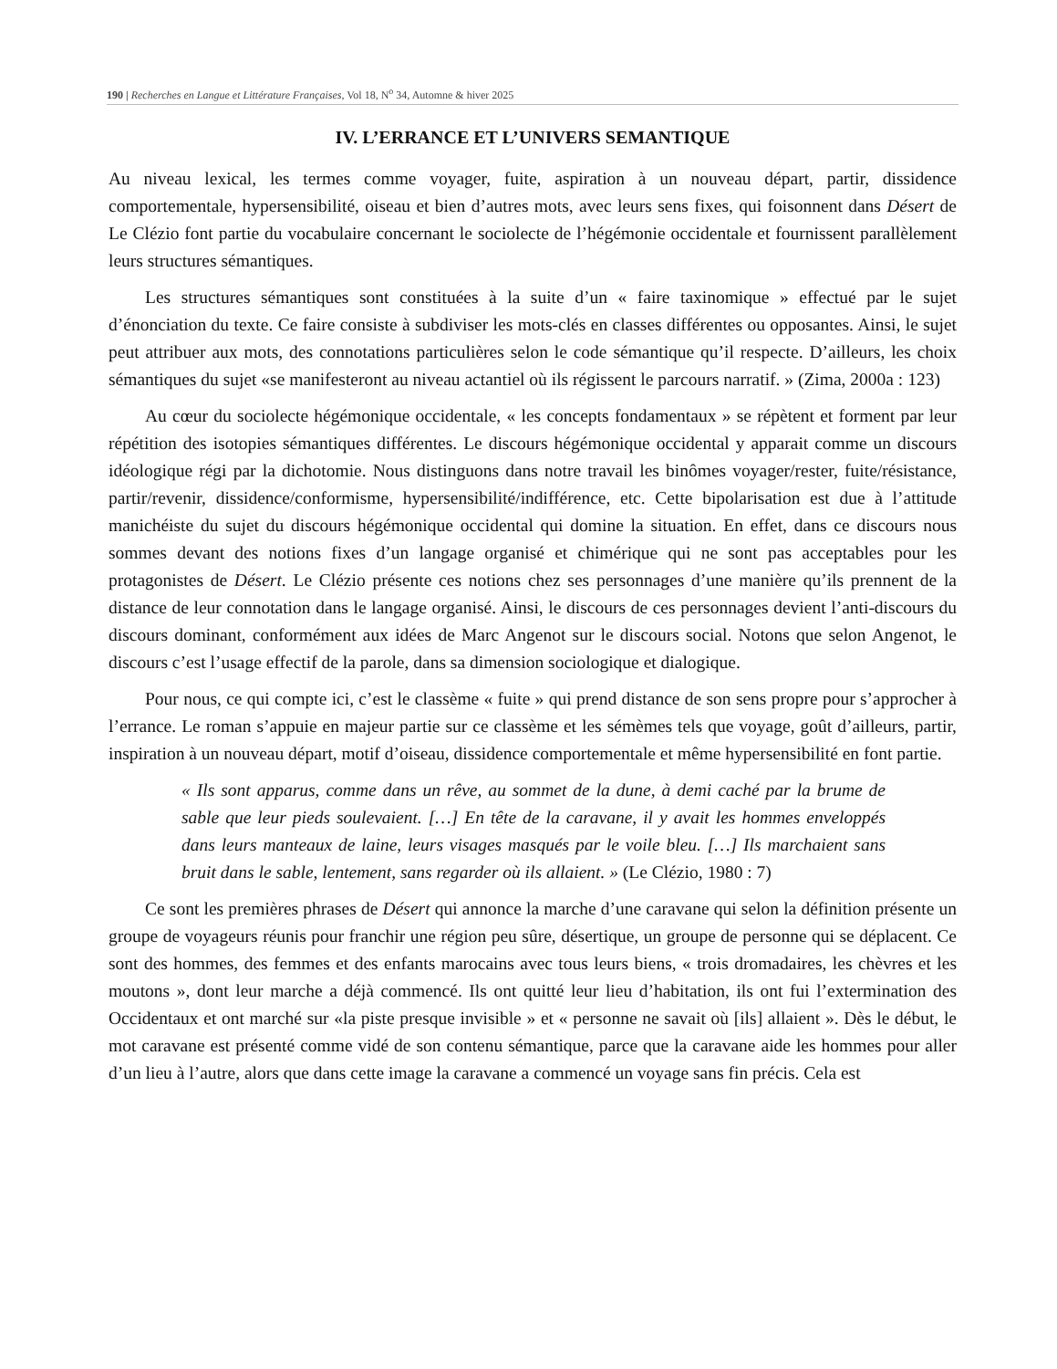190 | Recherches en Langue et Littérature Françaises, Vol 18, N<sup>o</sup> 34, Automne & hiver 2025
IV. L’ERRANCE ET L’UNIVERS SEMANTIQUE
Au niveau lexical, les termes comme voyager, fuite, aspiration à un nouveau départ, partir, dissidence comportementale, hypersensibilité, oiseau et bien d’autres mots, avec leurs sens fixes, qui foisonnent dans Désert de Le Clézio font partie du vocabulaire concernant le sociolecte de l’hégémonie occidentale et fournissent parallèlement leurs structures sémantiques.
Les structures sémantiques sont constituées à la suite d’un « faire taxinomique » effectué par le sujet d’énonciation du texte. Ce faire consiste à subdiviser les mots-clés en classes différentes ou opposantes. Ainsi, le sujet peut attribuer aux mots, des connotations particulières selon le code sémantique qu’il respecte. D’ailleurs, les choix sémantiques du sujet «se manifesteront au niveau actantiel où ils régissent le parcours narratif. » (Zima, 2000a : 123)
Au cœur du sociolecte hégémonique occidentale, « les concepts fondamentaux » se répètent et forment par leur répétition des isotopies sémantiques différentes. Le discours hégémonique occidental y apparait comme un discours idéologique régi par la dichotomie. Nous distinguons dans notre travail les binômes voyager/rester, fuite/résistance, partir/revenir, dissidence/conformisme, hypersensibilité/indifférence, etc. Cette bipolarisation est due à l’attitude manichéiste du sujet du discours hégémonique occidental qui domine la situation. En effet, dans ce discours nous sommes devant des notions fixes d’un langage organisé et chimérique qui ne sont pas acceptables pour les protagonistes de Désert. Le Clézio présente ces notions chez ses personnages d’une manière qu’ils prennent de la distance de leur connotation dans le langage organisé. Ainsi, le discours de ces personnages devient l’anti-discours du discours dominant, conformément aux idées de Marc Angenot sur le discours social. Notons que selon Angenot, le discours c’est l’usage effectif de la parole, dans sa dimension sociologique et dialogique.
Pour nous, ce qui compte ici, c’est le classème « fuite » qui prend distance de son sens propre pour s’approcher à l’errance. Le roman s’appuie en majeur partie sur ce classème et les sémèmes tels que voyage, goût d’ailleurs, partir, inspiration à un nouveau départ, motif d’oiseau, dissidence comportementale et même hypersensibilité en font partie.
« Ils sont apparus, comme dans un rêve, au sommet de la dune, à demi caché par la brume de sable que leur pieds soulevaient. […] En tête de la caravane, il y avait les hommes enveloppés dans leurs manteaux de laine, leurs visages masqués par le voile bleu. […] Ils marchaient sans bruit dans le sable, lentement, sans regarder où ils allaient. » (Le Clézio, 1980 : 7)
Ce sont les premières phrases de Désert qui annonce la marche d’une caravane qui selon la définition présente un groupe de voyageurs réunis pour franchir une région peu sûre, désertique, un groupe de personne qui se déplacent. Ce sont des hommes, des femmes et des enfants marocains avec tous leurs biens, « trois dromadaires, les chèvres et les moutons », dont leur marche a déjà commencé. Ils ont quitté leur lieu d’habitation, ils ont fui l’extermination des Occidentaux et ont marché sur «la piste presque invisible » et « personne ne savait où [ils] allaient ». Dès le début, le mot caravane est présenté comme vidé de son contenu sémantique, parce que la caravane aide les hommes pour aller d’un lieu à l’autre, alors que dans cette image la caravane a commencé un voyage sans fin précis. Cela est